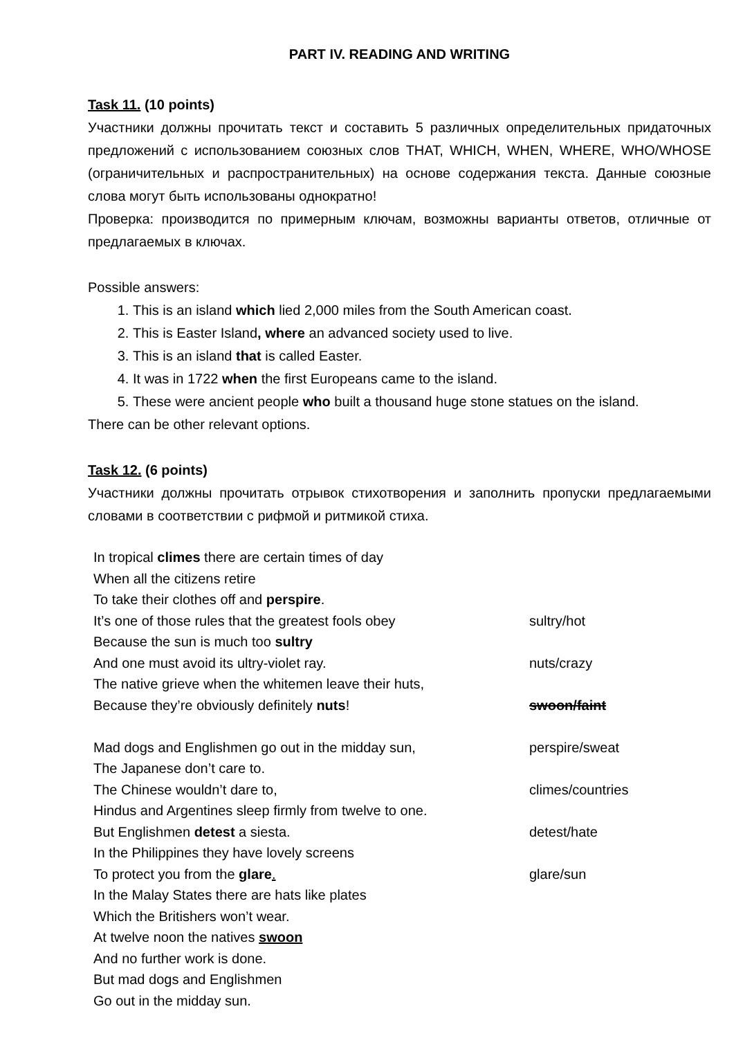PART IV. READING AND WRITING
Task 11. (10 points)
Участники должны прочитать текст и составить 5 различных определительных придаточных предложений с использованием союзных слов THAT, WHICH, WHEN, WHERE, WHO/WHOSE (ограничительных и распространительных) на основе содержания текста. Данные союзные слова могут быть использованы однократно!
Проверка: производится по примерным ключам, возможны варианты ответов, отличные от предлагаемых в ключах.
Possible answers:
1. This is an island which lied 2,000 miles from the South American coast.
2. This is Easter Island, where an advanced society used to live.
3. This is an island that is called Easter.
4. It was in 1722 when the first Europeans came to the island.
5. These were ancient people who built a thousand huge stone statues on the island.
There can be other relevant options.
Task 12. (6 points)
Участники должны прочитать отрывок стихотворения и заполнить пропуски предлагаемыми словами в соответствии с рифмой и ритмикой стиха.
| In tropical climes there are certain times of day When all the citizens retire To take their clothes off and perspire . It’s one of those rules that the greatest fools obey Because the sun is much too sultry And one must avoid its ultry-violet ray. The native grieve when the whitemen leave their huts, Because they’re obviously definitely nuts ! Mad dogs and Englishmen go out in the midday sun, The Japanese don’t care to. The Chinese wouldn’t dare to, Hindus and Argentines sleep firmly from twelve to one. But Englishmen detest a siesta. In the Philippines they have lovely screens To protect you from the glare . In the Malay States there are hats like plates Which the Britishers won’t wear. At twelve noon the natives swoon And no further work is done. But mad dogs and Englishmen Go out in the midday sun. | sultry/hot nuts/crazy swoon/faint perspire/sweat climes/countries detest/hate glare/sun |